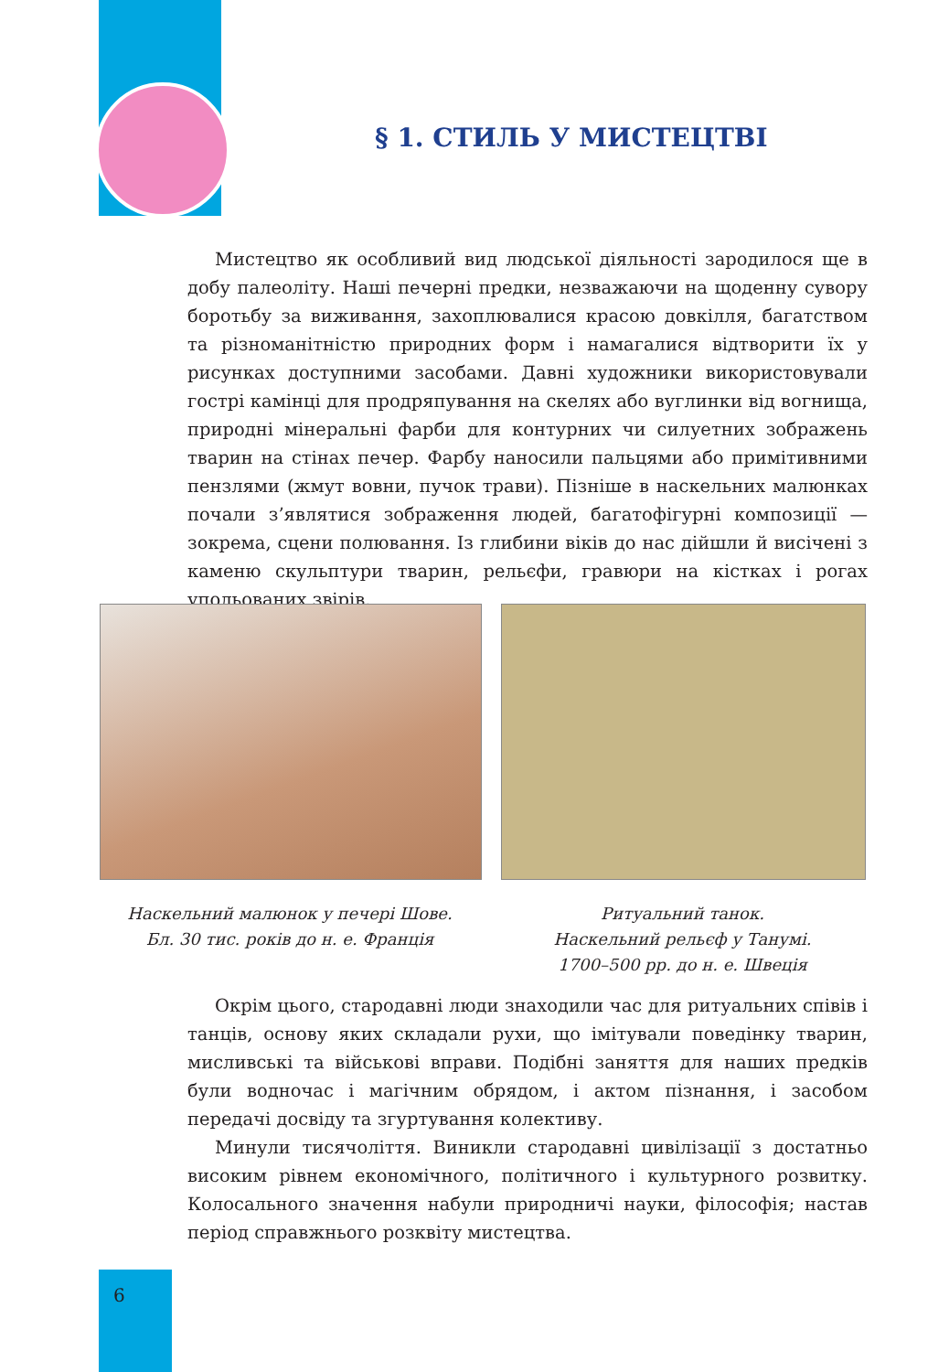§ 1. СТИЛЬ У МИСТЕЦТВІ
Мистецтво як особливий вид людської діяльності зародилося ще в добу палеоліту. Наші печерні предки, незважаючи на щоденну сувору боротьбу за виживання, захоплювалися красою довкілля, багатством та різноманітністю природних форм і намагалися відтворити їх у рисунках доступними засобами. Давні художники використовували гострі камінці для продряпування на скелях або вуглинки від вогнища, природні мінеральні фарби для контурних чи силуетних зображень тварин на стінах печер. Фарбу наносили пальцями або примітивними пензлями (жмут вовни, пучок трави). Пізніше в наскельних малюнках почали з’являтися зображення людей, багатофігурні композиції — зокрема, сцени полювання. Із глибини віків до нас дійшли й висічені з каменю скульптури тварин, рельєфи, гравюри на кістках і рогах упольованих звірів.
Наскельний малюнок у печері Шове.
Бл. 30 тис. років до н. е. Франція
Ритуальний танок.
Наскельний рельєф у Танумі.
1700–500 рр. до н. е. Швеція
Окрім цього, стародавні люди знаходили час для ритуальних співів і танців, основу яких складали рухи, що імітували поведінку тварин, мисливські та військові вправи. Подібні заняття для наших предків були водночас і магічним обрядом, і актом пізнання, і засобом передачі досвіду та згуртування колективу.
Минули тисячоліття. Виникли стародавні цивілізації з достатньо високим рівнем економічного, політичного і культурного розвитку. Колосального значення набули природничі науки, філософія; настав період справжнього розквіту мистецтва.
6